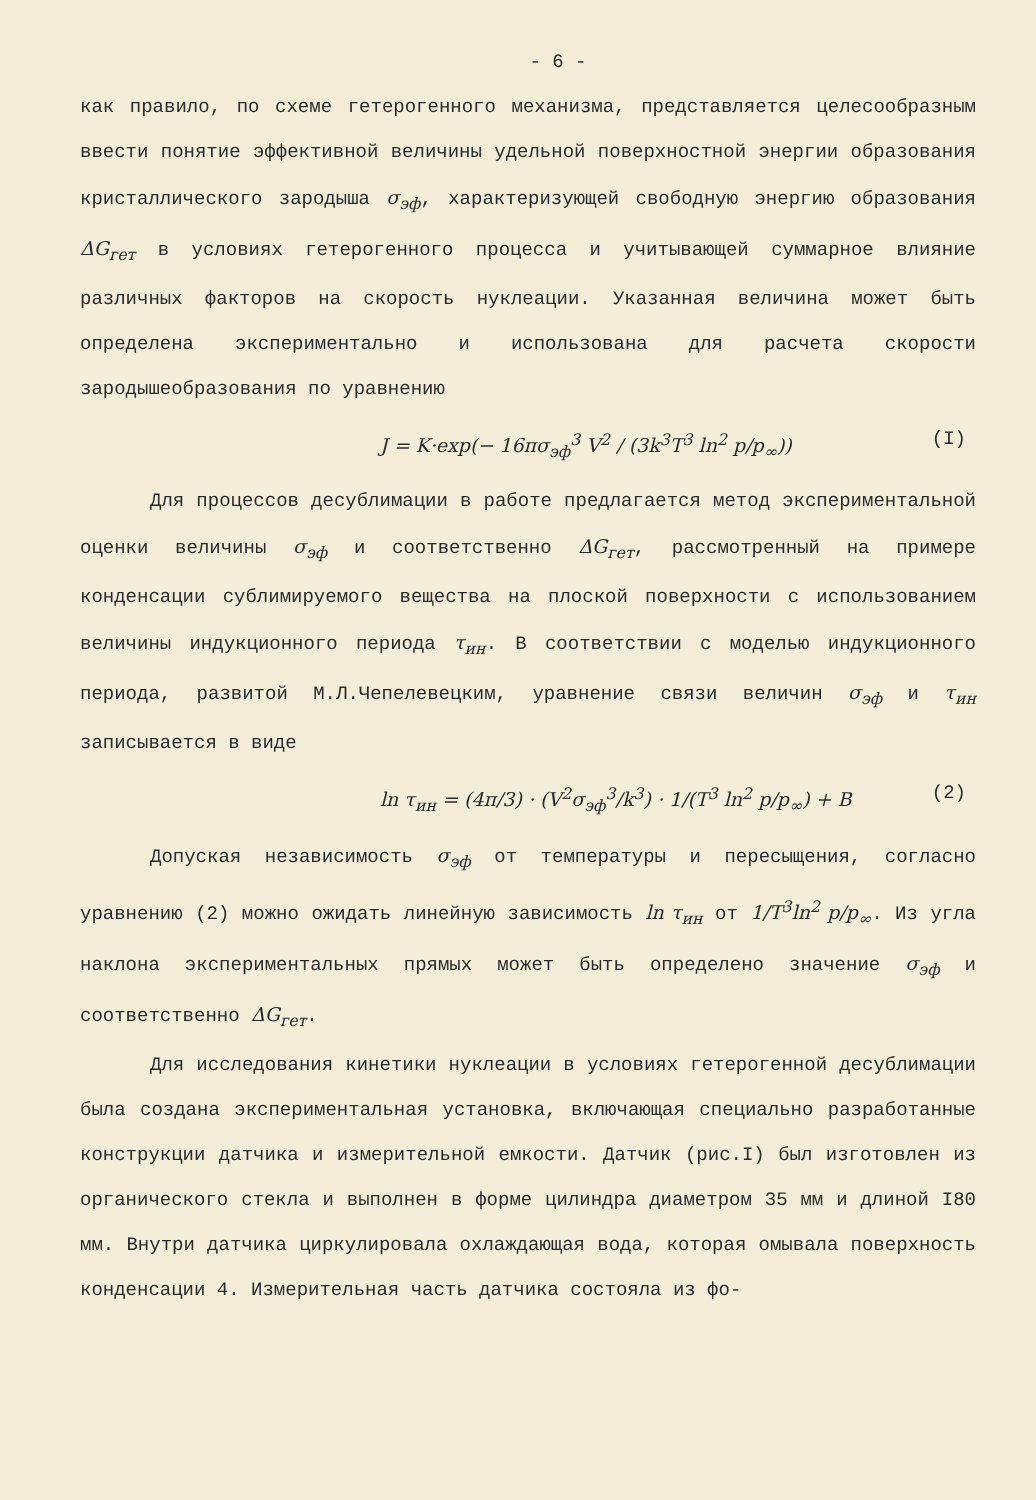- 6 -
как правило, по схеме гетерогенного механизма, представляется целесообразным ввести понятие эффективной величины удельной поверхностной энергии образования кристаллического зародыша σ<sub>эф</sub>, характеризующей свободную энергию образования ΔG<sub>гет</sub> в условиях гетерогенного процесса и учитывающей суммарное влияние различных факторов на скорость нуклеации. Указанная величина может быть определена экспериментально и использована для расчета скорости зародышеобразования по уравнению
J = K·exp(− 16πσ<sub>эф</sub><sup>3</sup> V<sup>2</sup> / (3k<sup>3</sup>T<sup>3</sup> ln<sup>2</sup> p/p<sub>∞</sub>)) (I)
Для процессов десублимации в работе предлагается метод экспериментальной оценки величины σ<sub>эф</sub> и соответственно ΔG<sub>гет</sub>, рассмотренный на примере конденсации сублимируемого вещества на плоской поверхности с использованием величины индукционного периода τ<sub>ин</sub>. В соответствии с моделью индукционного периода, развитой М.Л.Чепелевецким, уравнение связи величин σ<sub>эф</sub> и τ<sub>ин</sub> записывается в виде
ln τ<sub>ин</sub> = (4π/3) · (V<sup>2</sup>σ<sub>эф</sub><sup>3</sup>/k<sup>3</sup>) · 1/(T<sup>3</sup> ln<sup>2</sup> p/p<sub>∞</sub>) + B (2)
Допуская независимость σ<sub>эф</sub> от температуры и пересыщения, согласно уравнению (2) можно ожидать линейную зависимость ln τ<sub>ин</sub> от 1/T<sup>3</sup>ln<sup>2</sup> p/p<sub>∞</sub>. Из угла наклона экспериментальных прямых может быть определено значение σ<sub>эф</sub> и соответственно ΔG<sub>гет</sub>.
Для исследования кинетики нуклеации в условиях гетерогенной десублимации была создана экспериментальная установка, включающая специально разработанные конструкции датчика и измерительной емкости. Датчик (рис.I) был изготовлен из органического стекла и выполнен в форме цилиндра диаметром 35 мм и длиной I80 мм. Внутри датчика циркулировала охлаждающая вода, которая омывала поверхность конденсации 4. Измерительная часть датчика состояла из фо-